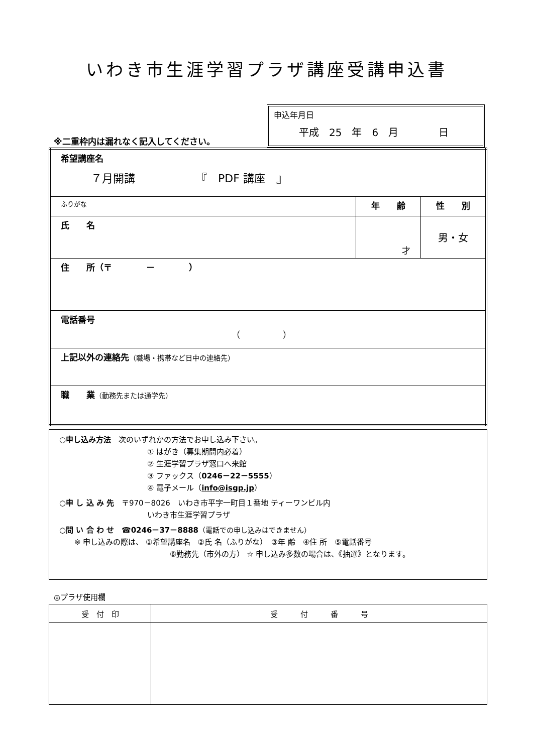いわき市生涯学習プラザ講座受講申込書
※二重枠内は漏れなく記入してください。
申込年月日
平成　25　年　6　月　　　　日
| 希望講座名 ７月開講 『 PDF 講座 』 | | |
| ふりがな | 年 齢 | 性 別 |
| 氏 名 | 才 | 男・女 |
| 住 所（〒 － ） | | |
| 電話番号 （ ） | | |
| 上記以外の連絡先 （職場・携帯など日中の連絡先） | | |
| 職 業 （勤務先または通学先） | | |
○申し込み方法　次のいずれかの方法でお申し込み下さい。
① はがき（募集期間内必着）
② 生涯学習プラザ窓口へ来館
③ ファックス（0246－22－5555）
④ 電子メール（info@isgp.jp）
○申 し 込 み 先　〒970－8026　いわき市平字一町目１番地 ティーワンビル内
いわき市生涯学習プラザ
○問 い 合 わ せ　☎0246－37－8888（電話での申し込みはできません）
※ 申し込みの際は、 ①希望講座名　②氏 名（ふりがな）　③年 齢　④住 所　⑤電話番号
⑥勤務先（市外の方） ☆ 申し込み多数の場合は、《抽選》となります。
◎プラザ使用欄
| 受 付 印 | 受 付 番 号 |
| --- | --- |